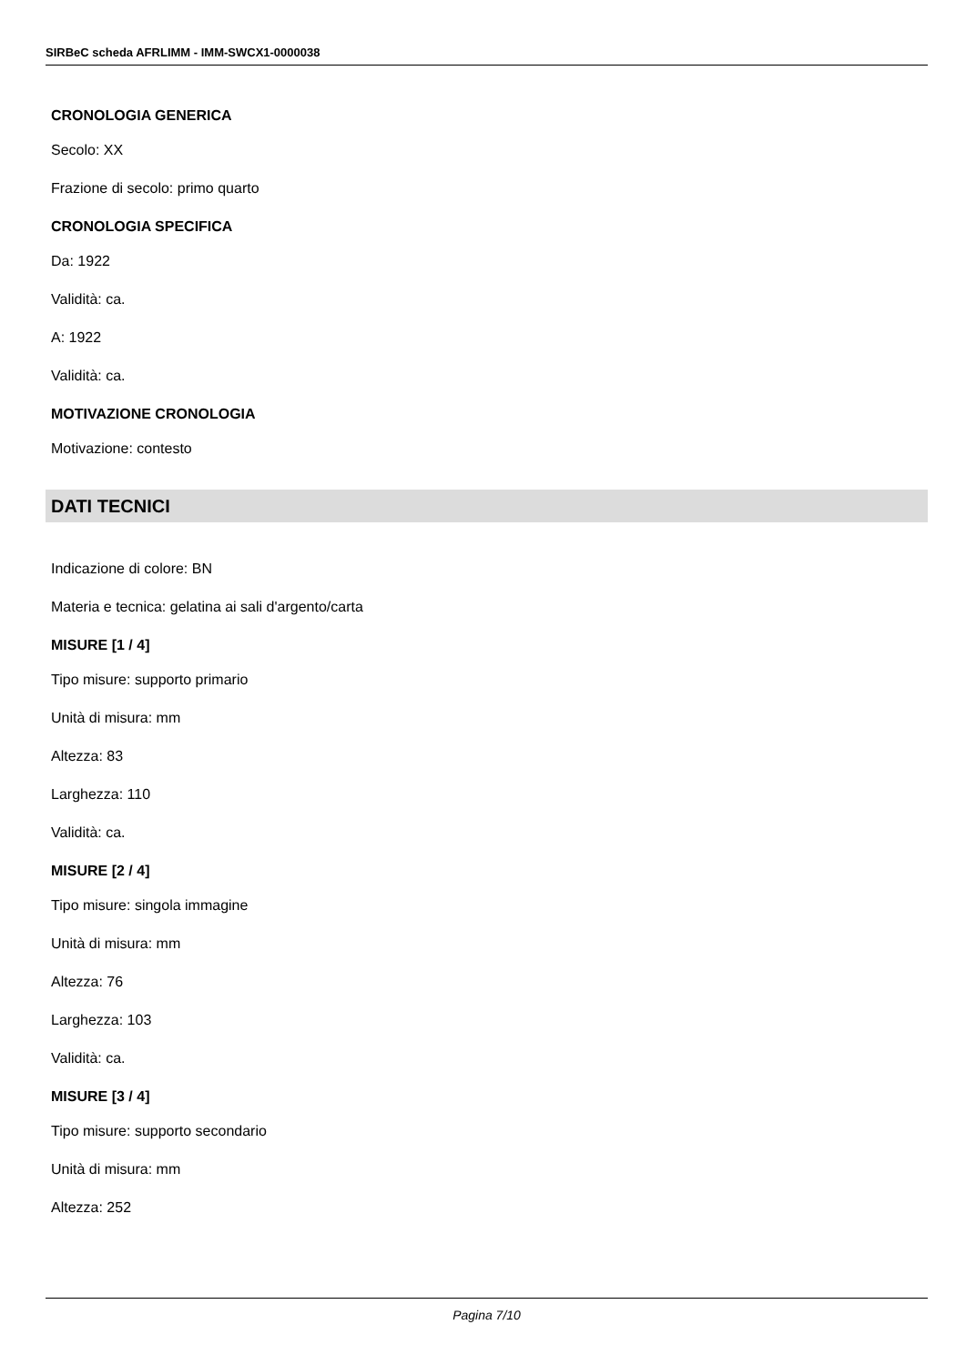SIRBeC scheda AFRLIMM - IMM-SWCX1-0000038
CRONOLOGIA GENERICA
Secolo: XX
Frazione di secolo: primo quarto
CRONOLOGIA SPECIFICA
Da: 1922
Validità: ca.
A: 1922
Validità: ca.
MOTIVAZIONE CRONOLOGIA
Motivazione: contesto
DATI TECNICI
Indicazione di colore: BN
Materia e tecnica: gelatina ai sali d'argento/carta
MISURE [1 / 4]
Tipo misure: supporto primario
Unità di misura: mm
Altezza: 83
Larghezza: 110
Validità: ca.
MISURE [2 / 4]
Tipo misure: singola immagine
Unità di misura: mm
Altezza: 76
Larghezza: 103
Validità: ca.
MISURE [3 / 4]
Tipo misure: supporto secondario
Unità di misura: mm
Altezza: 252
Pagina 7/10